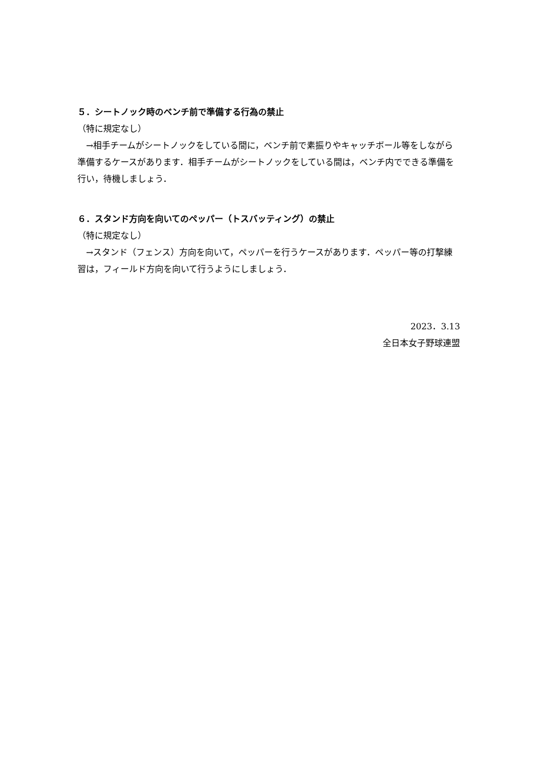５．シートノック時のベンチ前で準備する行為の禁止
（特に規定なし）
　→相手チームがシートノックをしている間に，ベンチ前で素振りやキャッチボール等をしながら準備するケースがあります．相手チームがシートノックをしている間は，ベンチ内でできる準備を行い，待機しましょう．
６．スタンド方向を向いてのペッパー（トスバッティング）の禁止
（特に規定なし）
　→スタンド（フェンス）方向を向いて，ペッパーを行うケースがあります．ペッパー等の打撃練習は，フィールド方向を向いて行うようにしましょう．
2023．3.13
全日本女子野球連盟